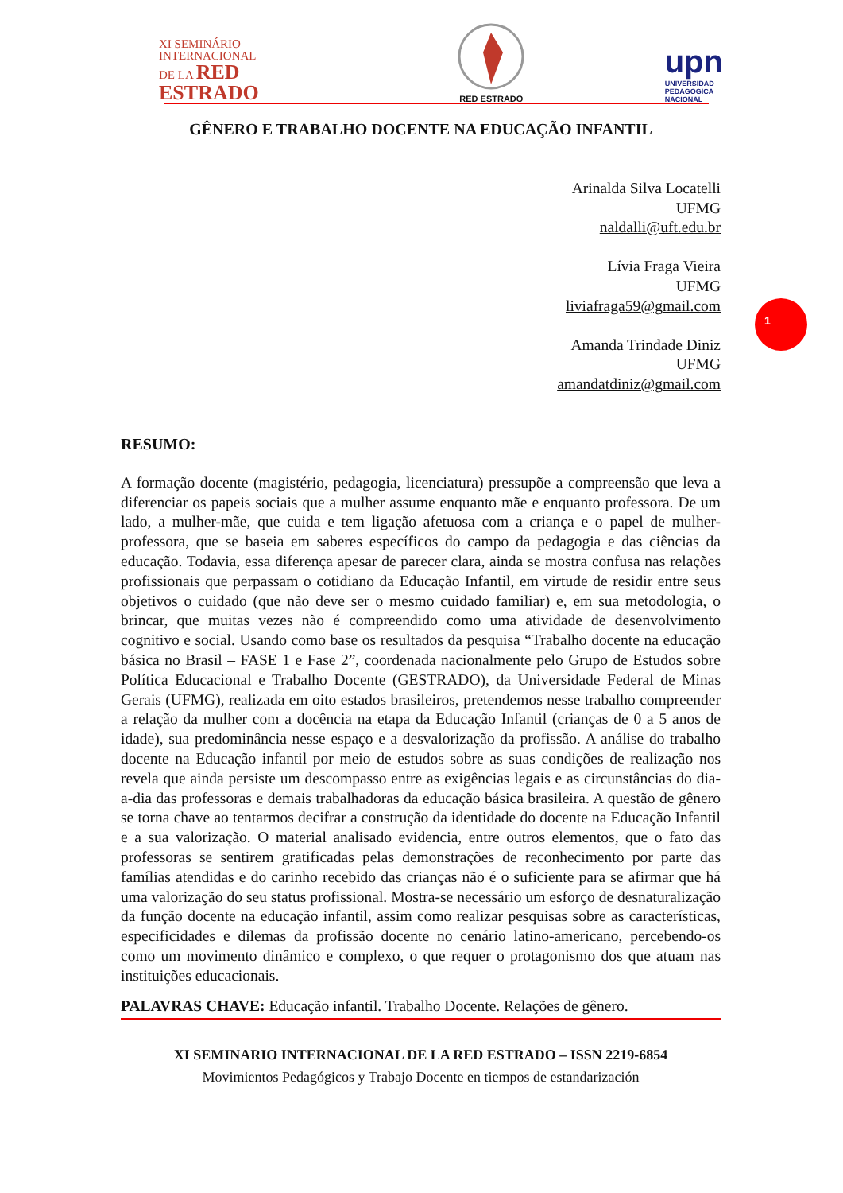XI SEMINÁRIO
INTERNACIONAL
DE LA RED
ESTRADO
RED ESTRADO
upn
UNIVERSIDAD
PEDAGOGICA
NACIONAL
1
GÊNERO E TRABALHO DOCENTE NA EDUCAÇÃO INFANTIL
Arinalda Silva Locatelli
UFMG
naldalli@uft.edu.br
Lívia Fraga Vieira
UFMG
liviafraga59@gmail.com
Amanda Trindade Diniz
UFMG
amandatdiniz@gmail.com
RESUMO:
A formação docente (magistério, pedagogia, licenciatura) pressupõe a compreensão que leva a diferenciar os papeis sociais que a mulher assume enquanto mãe e enquanto professora. De um lado, a mulher-mãe, que cuida e tem ligação afetuosa com a criança e o papel de mulher-professora, que se baseia em saberes específicos do campo da pedagogia e das ciências da educação. Todavia, essa diferença apesar de parecer clara, ainda se mostra confusa nas relações profissionais que perpassam o cotidiano da Educação Infantil, em virtude de residir entre seus objetivos o cuidado (que não deve ser o mesmo cuidado familiar) e, em sua metodologia, o brincar, que muitas vezes não é compreendido como uma atividade de desenvolvimento cognitivo e social. Usando como base os resultados da pesquisa “Trabalho docente na educação básica no Brasil – FASE 1 e Fase 2”, coordenada nacionalmente pelo Grupo de Estudos sobre Política Educacional e Trabalho Docente (GESTRADO), da Universidade Federal de Minas Gerais (UFMG), realizada em oito estados brasileiros, pretendemos nesse trabalho compreender a relação da mulher com a docência na etapa da Educação Infantil (crianças de 0 a 5 anos de idade), sua predominância nesse espaço e a desvalorização da profissão. A análise do trabalho docente na Educação infantil por meio de estudos sobre as suas condições de realização nos revela que ainda persiste um descompasso entre as exigências legais e as circunstâncias do dia-a-dia das professoras e demais trabalhadoras da educação básica brasileira. A questão de gênero se torna chave ao tentarmos decifrar a construção da identidade do docente na Educação Infantil e a sua valorização. O material analisado evidencia, entre outros elementos, que o fato das professoras se sentirem gratificadas pelas demonstrações de reconhecimento por parte das famílias atendidas e do carinho recebido das crianças não é o suficiente para se afirmar que há uma valorização do seu status profissional. Mostra-se necessário um esforço de desnaturalização da função docente na educação infantil, assim como realizar pesquisas sobre as características, especificidades e dilemas da profissão docente no cenário latino-americano, percebendo-os como um movimento dinâmico e complexo, o que requer o protagonismo dos que atuam nas instituições educacionais.
PALAVRAS CHAVE: Educação infantil. Trabalho Docente. Relações de gênero.
XI SEMINARIO INTERNACIONAL DE LA RED ESTRADO – ISSN 2219-6854
Movimientos Pedagógicos y Trabajo Docente en tiempos de estandarización